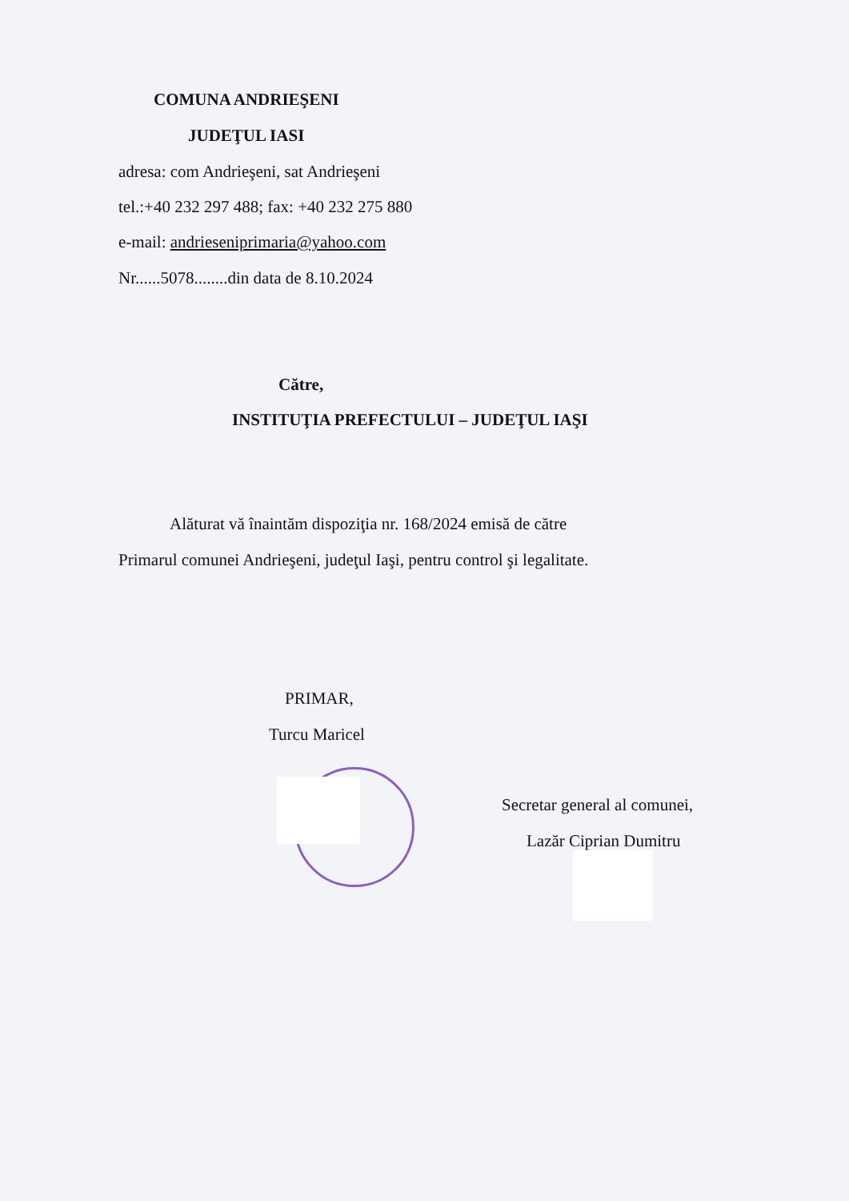COMUNA ANDRIEŞENI
JUDEŢUL IASI
adresa: com Andrieşeni, sat Andrieşeni
tel.:+40 232 297 488; fax: +40 232 275 880
e-mail: andrieseniprimaria@yahoo.com
Nr......5078........din data de 8.10.2024
Către,
INSTITUŢIA PREFECTULUI – JUDEŢUL IAŞI
Alăturat vă înaintăm dispoziţia nr. 168/2024 emisă de către
Primarul comunei Andrieşeni, judeţul Iaşi, pentru control şi legalitate.
PRIMAR,
Turcu Maricel
Secretar general al comunei,
Lazăr Ciprian Dumitru